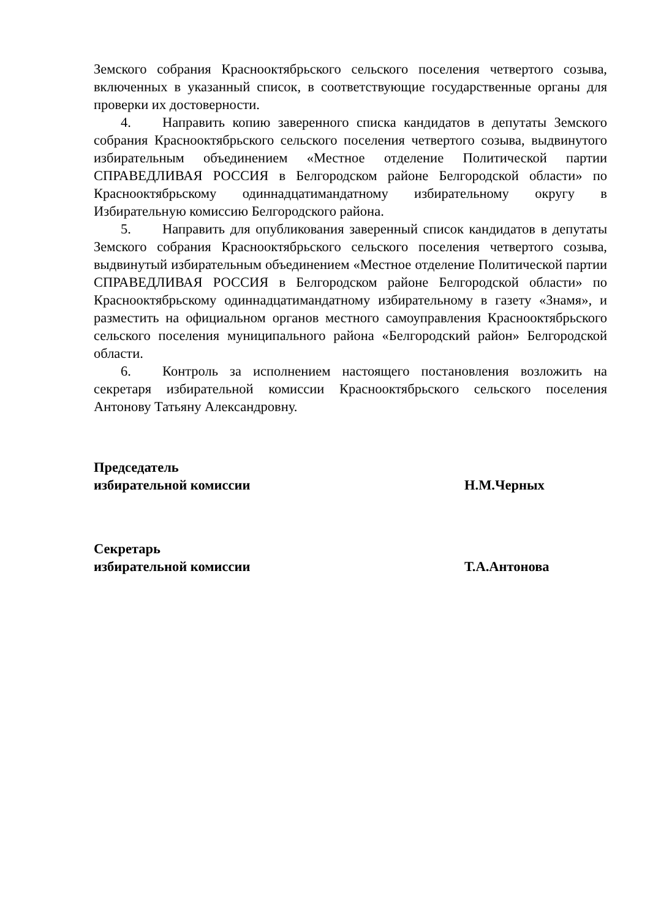Земского собрания Краснооктябрьского сельского поселения четвертого созыва, включенных в указанный список, в соответствующие государственные органы для проверки их достоверности.
4. Направить копию заверенного списка кандидатов в депутаты Земского собрания Краснооктябрьского сельского поселения четвертого созыва, выдвинутого избирательным объединением «Местное отделение Политической партии СПРАВЕДЛИВАЯ РОССИЯ в Белгородском районе Белгородской области» по Краснооктябрьскому одиннадцатимандатному избирательному округу в Избирательную комиссию Белгородского района.
5. Направить для опубликования заверенный список кандидатов в депутаты Земского собрания Краснооктябрьского сельского поселения четвертого созыва, выдвинутый избирательным объединением «Местное отделение Политической партии СПРАВЕДЛИВАЯ РОССИЯ в Белгородском районе Белгородской области» по Краснооктябрьскому одиннадцатимандатному избирательному в газету «Знамя», и разместить на официальном органов местного самоуправления Краснооктябрьского сельского поселения муниципального района «Белгородский район» Белгородской области.
6. Контроль за исполнением настоящего постановления возложить на секретаря избирательной комиссии Краснооктябрьского сельского поселения Антонову Татьяну Александровну.
Председатель
избирательной комиссии
Н.М.Черных
Секретарь
избирательной комиссии
Т.А.Антонова